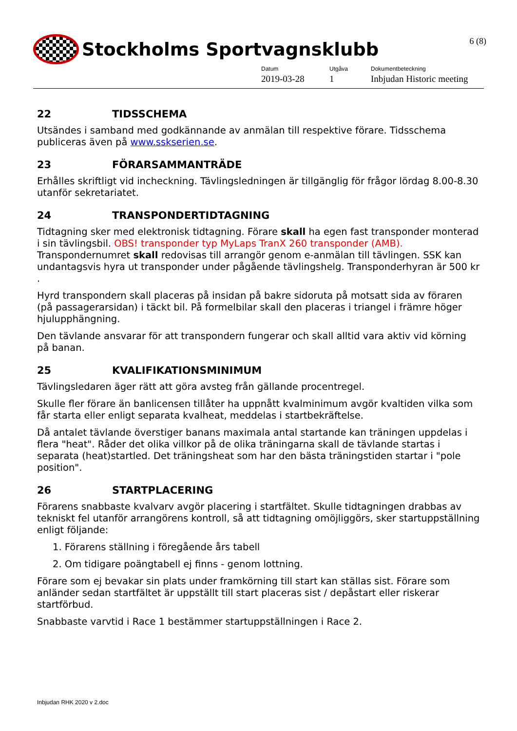Stockholms Sportvagnsklubb 6 (8)
Datum
2019-03-28
Utgåva
1
Dokumentbeteckning
Inbjudan Historic meeting
22 TIDSSCHEMA
Utsändes i samband med godkännande av anmälan till respektive förare. Tidsschema publiceras även på www.sskserien.se.
23 FÖRARSAMMANTRÄDE
Erhålles skriftligt vid incheckning. Tävlingsledningen är tillgänglig för frågor lördag 8.00-8.30 utanför sekretariatet.
24 TRANSPONDERTIDTAGNING
Tidtagning sker med elektronisk tidtagning. Förare skall ha egen fast transponder monterad i sin tävlingsbil. OBS! transponder typ MyLaps TranX 260 transponder (AMB). Transpondernumret skall redovisas till arrangör genom e-anmälan till tävlingen. SSK kan undantagsvis hyra ut transponder under pågående tävlingshelg. Transponderhyran är 500 kr .
Hyrd transpondern skall placeras på insidan på bakre sidoruta på motsatt sida av föraren (på passagerarsidan) i täckt bil. På formelbilar skall den placeras i triangel i främre höger hjulupphängning.
Den tävlande ansvarar för att transpondern fungerar och skall alltid vara aktiv vid körning på banan.
25 KVALIFIKATIONSMINIMUM
Tävlingsledaren äger rätt att göra avsteg från gällande procentregel.
Skulle fler förare än banlicensen tillåter ha uppnått kvalminimum avgör kvaltiden vilka som får starta eller enligt separata kvalheat, meddelas i startbekräftelse.
Då antalet tävlande överstiger banans maximala antal startande kan träningen uppdelas i flera "heat". Råder det olika villkor på de olika träningarna skall de tävlande startas i separata (heat)startled. Det träningsheat som har den bästa träningstiden startar i "pole position".
26 STARTPLACERING
Förarens snabbaste kvalvarv avgör placering i startfältet. Skulle tidtagningen drabbas av tekniskt fel utanför arrangörens kontroll, så att tidtagning omöjliggörs, sker startuppställning enligt följande:
1. Förarens ställning i föregående års tabell
2. Om tidigare poängtabell ej finns - genom lottning.
Förare som ej bevakar sin plats under framkörning till start kan ställas sist. Förare som anländer sedan startfältet är uppställt till start placeras sist / depåstart eller riskerar startförbud.
Snabbaste varvtid i Race 1 bestämmer startuppställningen i Race 2.
Inbjudan RHK 2020 v 2.doc